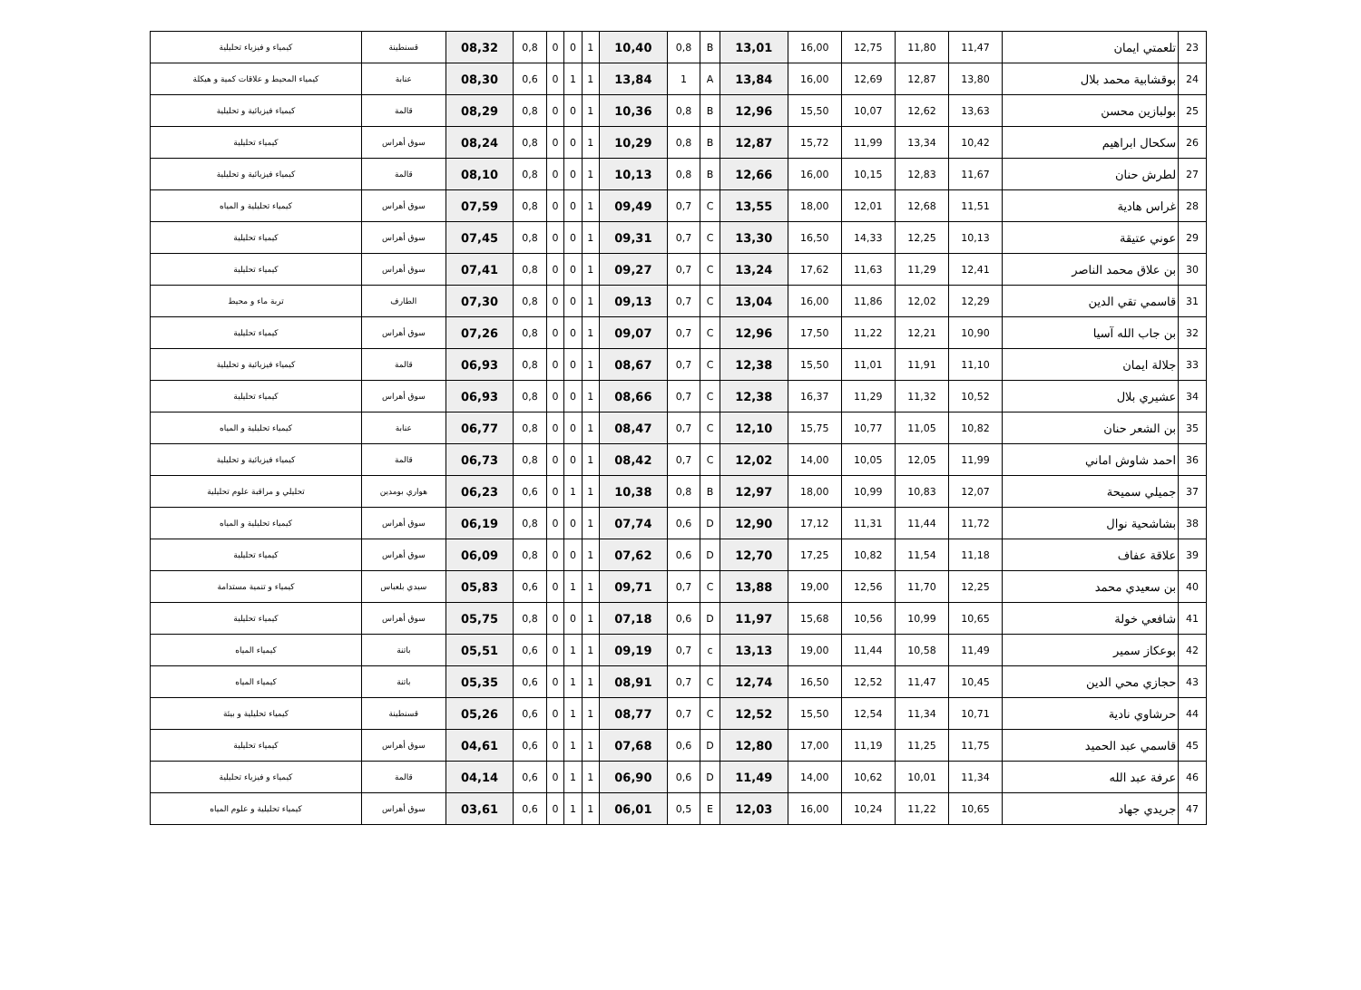| 23 | تلعمتي ايمان | 11,47 | 11,80 | 12,75 | 16,00 | 13,01 | B | 0,8 | 10,40 | 1 | 0 | 0 | 0,8 | 08,32 | قسنطينة | كيمياء و فيزياء تحليلية |
| 24 | بوقشابية محمد بلال | 13,80 | 12,87 | 12,69 | 16,00 | 13,84 | A | 1 | 13,84 | 1 | 1 | 0 | 0,6 | 08,30 | عنابة | كيمياء المحيط و علاقات كمية و هيكلة |
| 25 | بولبازين محسن | 13,63 | 12,62 | 10,07 | 15,50 | 12,96 | B | 0,8 | 10,36 | 1 | 0 | 0 | 0,8 | 08,29 | قالمة | كيمياء فيزيائية و تحليلية |
| 26 | سكحال ابراهيم | 10,42 | 13,34 | 11,99 | 15,72 | 12,87 | B | 0,8 | 10,29 | 1 | 0 | 0 | 0,8 | 08,24 | سوق أهراس | كيمياء تحليلية |
| 27 | لطرش حنان | 11,67 | 12,83 | 10,15 | 16,00 | 12,66 | B | 0,8 | 10,13 | 1 | 0 | 0 | 0,8 | 08,10 | قالمة | كيمياء فيزيائية و تحليلية |
| 28 | غراس هادية | 11,51 | 12,68 | 12,01 | 18,00 | 13,55 | C | 0,7 | 09,49 | 1 | 0 | 0 | 0,8 | 07,59 | سوق أهراس | كيمياء تحليلية و المياه |
| 29 | عوني عتيقة | 10,13 | 12,25 | 14,33 | 16,50 | 13,30 | C | 0,7 | 09,31 | 1 | 0 | 0 | 0,8 | 07,45 | سوق أهراس | كيمياء تحليلية |
| 30 | بن علاق محمد الناصر | 12,41 | 11,29 | 11,63 | 17,62 | 13,24 | C | 0,7 | 09,27 | 1 | 0 | 0 | 0,8 | 07,41 | سوق أهراس | كيمياء تحليلية |
| 31 | قاسمي تقي الدين | 12,29 | 12,02 | 11,86 | 16,00 | 13,04 | C | 0,7 | 09,13 | 1 | 0 | 0 | 0,8 | 07,30 | الطارف | تربة ماء و محيط |
| 32 | بن جاب الله آسيا | 10,90 | 12,21 | 11,22 | 17,50 | 12,96 | C | 0,7 | 09,07 | 1 | 0 | 0 | 0,8 | 07,26 | سوق أهراس | كيمياء تحليلية |
| 33 | جلالة ايمان | 11,10 | 11,91 | 11,01 | 15,50 | 12,38 | C | 0,7 | 08,67 | 1 | 0 | 0 | 0,8 | 06,93 | قالمة | كيمياء فيزيائية و تحليلية |
| 34 | عشيري بلال | 10,52 | 11,32 | 11,29 | 16,37 | 12,38 | C | 0,7 | 08,66 | 1 | 0 | 0 | 0,8 | 06,93 | سوق أهراس | كيمياء تحليلية |
| 35 | بن الشعر حنان | 10,82 | 11,05 | 10,77 | 15,75 | 12,10 | C | 0,7 | 08,47 | 1 | 0 | 0 | 0,8 | 06,77 | عنابة | كيمياء تحليلية و المياه |
| 36 | احمد شاوش اماني | 11,99 | 12,05 | 10,05 | 14,00 | 12,02 | C | 0,7 | 08,42 | 1 | 0 | 0 | 0,8 | 06,73 | قالمة | كيمياء فيزيائية و تحليلية |
| 37 | جميلي سميحة | 12,07 | 10,83 | 10,99 | 18,00 | 12,97 | B | 0,8 | 10,38 | 1 | 1 | 0 | 0,6 | 06,23 | هواري بومدين | تحليلي و مراقبة علوم تحليلية |
| 38 | بشاشحية نوال | 11,72 | 11,44 | 11,31 | 17,12 | 12,90 | D | 0,6 | 07,74 | 1 | 0 | 0 | 0,8 | 06,19 | سوق أهراس | كيمياء تحليلية و المياه |
| 39 | علاقة عفاف | 11,18 | 11,54 | 10,82 | 17,25 | 12,70 | D | 0,6 | 07,62 | 1 | 0 | 0 | 0,8 | 06,09 | سوق أهراس | كيمياء تحليلية |
| 40 | بن سعيدي محمد | 12,25 | 11,70 | 12,56 | 19,00 | 13,88 | C | 0,7 | 09,71 | 1 | 1 | 0 | 0,6 | 05,83 | سيدي بلعباس | كيمياء و تنمية مستدامة |
| 41 | شافعي خولة | 10,65 | 10,99 | 10,56 | 15,68 | 11,97 | D | 0,6 | 07,18 | 1 | 0 | 0 | 0,8 | 05,75 | سوق أهراس | كيمياء تحليلية |
| 42 | بوعكاز سمير | 11,49 | 10,58 | 11,44 | 19,00 | 13,13 | c | 0,7 | 09,19 | 1 | 1 | 0 | 0,6 | 05,51 | باتنة | كيمياء المياه |
| 43 | حجازي محي الدين | 10,45 | 11,47 | 12,52 | 16,50 | 12,74 | C | 0,7 | 08,91 | 1 | 1 | 0 | 0,6 | 05,35 | باتنة | كيمياء المياه |
| 44 | حرشاوي نادية | 10,71 | 11,34 | 12,54 | 15,50 | 12,52 | C | 0,7 | 08,77 | 1 | 1 | 0 | 0,6 | 05,26 | قسنطينة | كيمياء تحليلية و بيئة |
| 45 | قاسمي عبد الحميد | 11,75 | 11,25 | 11,19 | 17,00 | 12,80 | D | 0,6 | 07,68 | 1 | 1 | 0 | 0,6 | 04,61 | سوق أهراس | كيمياء تحليلية |
| 46 | عرفة عبد الله | 11,34 | 10,01 | 10,62 | 14,00 | 11,49 | D | 0,6 | 06,90 | 1 | 1 | 0 | 0,6 | 04,14 | قالمة | كيمياء و فيزياء تحليلية |
| 47 | جريدي جهاد | 10,65 | 11,22 | 10,24 | 16,00 | 12,03 | E | 0,5 | 06,01 | 1 | 1 | 0 | 0,6 | 03,61 | سوق أهراس | كيمياء تحليلية و علوم المياه |